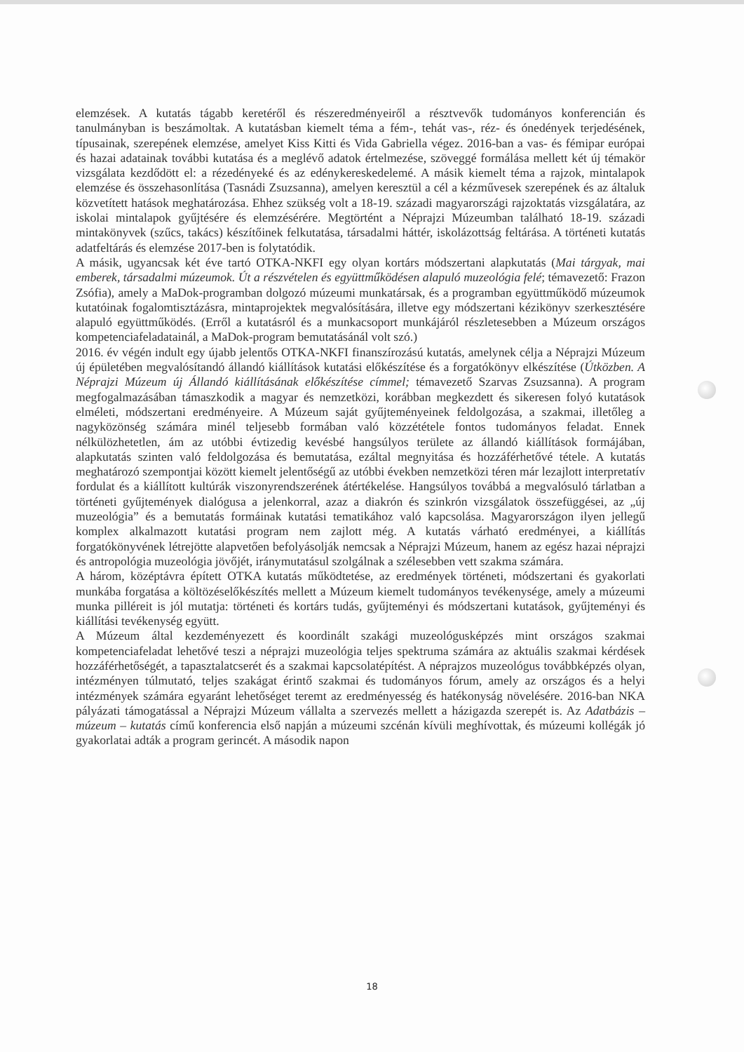elemzések. A kutatás tágabb keretéről és részeredményeiről a résztvevők tudományos konferencián és tanulmányban is beszámoltak. A kutatásban kiemelt téma a fém-, tehát vas-, réz- és ónedények terjedésének, típusainak, szerepének elemzése, amelyet Kiss Kitti és Vida Gabriella végez. 2016-ban a vas- és fémipar európai és hazai adatainak további kutatása és a meglévő adatok értelmezése, szöveggé formálása mellett két új témakör vizsgálata kezdődött el: a rézedényeké és az edénykereskedelemé. A másik kiemelt téma a rajzok, mintalapok elemzése és összehasonlítása (Tasnádi Zsuzsanna), amelyen keresztül a cél a kézművesek szerepének és az általuk közvetített hatások meghatározása. Ehhez szükség volt a 18-19. századi magyarországi rajzoktatás vizsgálatára, az iskolai mintalapok gyűjtésére és elemzésérére. Megtörtént a Néprajzi Múzeumban található 18-19. századi mintakönyvek (szűcs, takács) készítőinek felkutatása, társadalmi háttér, iskolázottság feltárása. A történeti kutatás adatfeltárás és elemzése 2017-ben is folytatódik.
A másik, ugyancsak két éve tartó OTKA-NKFI egy olyan kortárs módszertani alapkutatás (Mai tárgyak, mai emberek, társadalmi múzeumok. Út a részvételen és együttműködésen alapuló muzeológia felé; témavezető: Frazon Zsófia), amely a MaDok-programban dolgozó múzeumi munkatársak, és a programban együttműködő múzeumok kutatóinak fogalomtisztázásra, mintaprojektek megvalósítására, illetve egy módszertani kézikönyv szerkesztésére alapuló együttműködés. (Erről a kutatásról és a munkacsoport munkájáról részletesebben a Múzeum országos kompetenciafeladatainál, a MaDok-program bemutatásánál volt szó.)
2016. év végén indult egy újabb jelentős OTKA-NKFI finanszírozású kutatás, amelynek célja a Néprajzi Múzeum új épületében megvalósítandó állandó kiállítások kutatási előkészítése és a forgatókönyv elkészítése (Útközben. A Néprajzi Múzeum új Állandó kiállításának előkészítése címmel; témavezető Szarvas Zsuzsanna). A program megfogalmazásában támaszkodik a magyar és nemzetközi, korábban megkezdett és sikeresen folyó kutatások elméleti, módszertani eredményeire. A Múzeum saját gyűjteményeinek feldolgozása, a szakmai, illetőleg a nagyközönség számára minél teljesebb formában való közzététele fontos tudományos feladat. Ennek nélkülözhetetlen, ám az utóbbi évtizedig kevésbé hangsúlyos területe az állandó kiállítások formájában, alapkutatás szinten való feldolgozása és bemutatása, ezáltal megnyitása és hozzáférhetővé tétele. A kutatás meghatározó szempontjai között kiemelt jelentőségű az utóbbi években nemzetközi téren már lezajlott interpretatív fordulat és a kiállított kultúrák viszonyrendszerének átértékelése. Hangsúlyos továbbá a megvalósuló tárlatban a történeti gyűjtemények dialógusa a jelenkorral, azaz a diakrón és szinkrón vizsgálatok összefüggései, az „új muzeológia” és a bemutatás formáinak kutatási tematikához való kapcsolása. Magyarországon ilyen jellegű komplex alkalmazott kutatási program nem zajlott még. A kutatás várható eredményei, a kiállítás forgatókönyvének létrejötte alapvetően befolyásolják nemcsak a Néprajzi Múzeum, hanem az egész hazai néprajzi és antropológia muzeológia jövőjét, iránymutatásul szolgálnak a szélesebben vett szakma számára.
A három, középtávra épített OTKA kutatás működtetése, az eredmények történeti, módszertani és gyakorlati munkába forgatása a költözéselőkészítés mellett a Múzeum kiemelt tudományos tevékenysége, amely a múzeumi munka pilléreit is jól mutatja: történeti és kortárs tudás, gyűjteményi és módszertani kutatások, gyűjteményi és kiállítási tevékenység együtt.
A Múzeum által kezdeményezett és koordinált szakági muzeológusképzés mint országos szakmai kompetenciafeladat lehetővé teszi a néprajzi muzeológia teljes spektruma számára az aktuális szakmai kérdések hozzáférhetőségét, a tapasztalatcserét és a szakmai kapcsolatépítést. A néprajzos muzeológus továbbképzés olyan, intézményen túlmutató, teljes szakágat érintő szakmai és tudományos fórum, amely az országos és a helyi intézmények számára egyaránt lehetőséget teremt az eredményesség és hatékonyság növelésére. 2016-ban NKA pályázati támogatással a Néprajzi Múzeum vállalta a szervezés mellett a házigazda szerepét is. Az Adatbázis – múzeum – kutatás című konferencia első napján a múzeumi szcénán kívüli meghívottak, és múzeumi kollégák jó gyakorlatai adták a program gerincét. A második napon
18